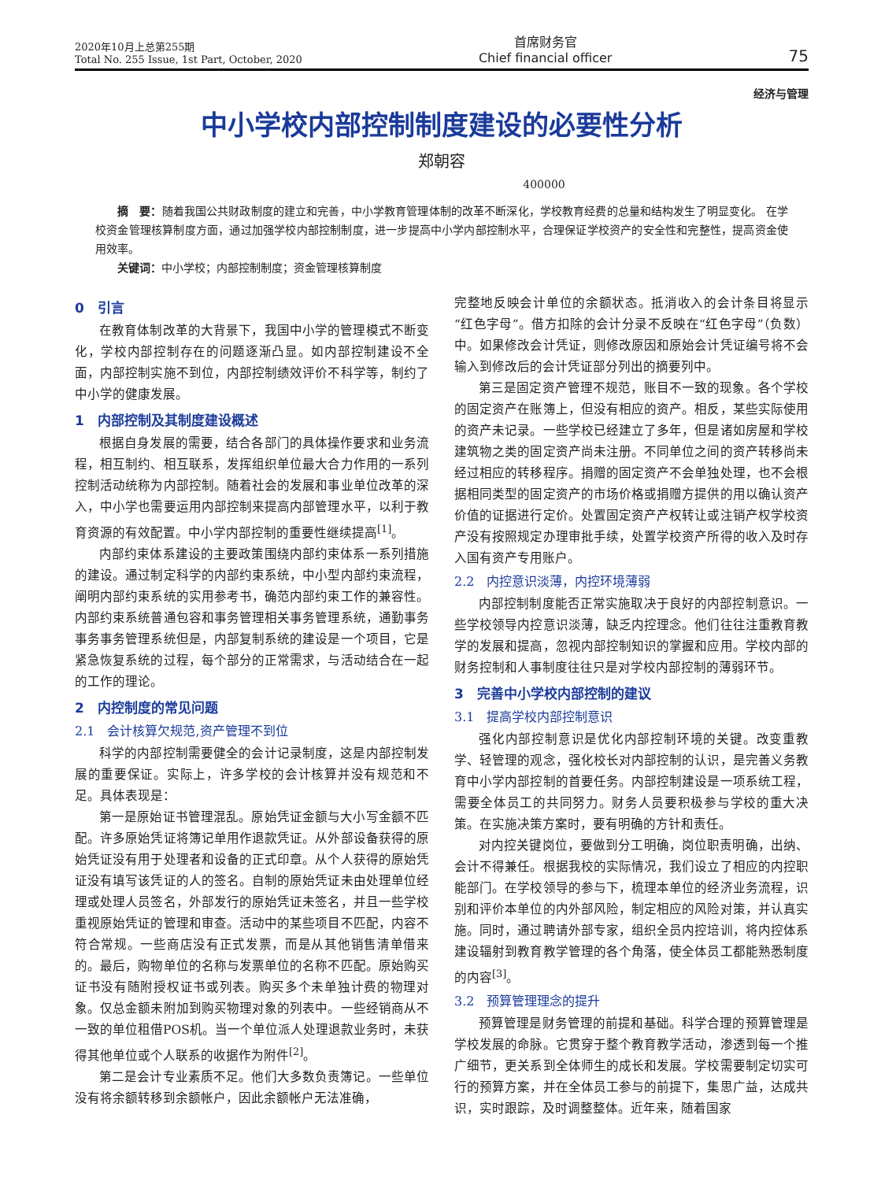2020年10月上总第255期
Total No. 255 Issue, 1st Part, October, 2020
首席财务官
Chief financial officer
75
经济与管理
中小学校内部控制制度建设的必要性分析
郑朝容
400000
摘　要：随着我国公共财政制度的建立和完善，中小学教育管理体制的改革不断深化，学校教育经费的总量和结构发生了明显变化。 在学校资金管理核算制度方面，通过加强学校内部控制制度，进一步提高中小学内部控制水平，合理保证学校资产的安全性和完整性，提高资金使用效率。
关键词：中小学校；内部控制制度；资金管理核算制度
0　引言
在教育体制改革的大背景下，我国中小学的管理模式不断变化，学校内部控制存在的问题逐渐凸显。如内部控制建设不全面，内部控制实施不到位，内部控制绩效评价不科学等，制约了中小学的健康发展。
1　内部控制及其制度建设概述
根据自身发展的需要，结合各部门的具体操作要求和业务流程，相互制约、相互联系，发挥组织单位最大合力作用的一系列控制活动统称为内部控制。随着社会的发展和事业单位改革的深入，中小学也需要运用内部控制来提高内部管理水平，以利于教育资源的有效配置。中小学内部控制的重要性继续提高<sup>[1]</sup>。
内部约束体系建设的主要政策围绕内部约束体系一系列措施的建设。通过制定科学的内部约束系统，中小型内部约束流程，阐明内部约束系统的实用参考书，确范内部约束工作的兼容性。内部约束系统普通包容和事务管理相关事务管理系统，通勤事务事务事务管理系统但是，内部复制系统的建设是一个项目，它是紧急恢复系统的过程，每个部分的正常需求，与活动结合在一起的工作的理论。
2　内控制度的常见问题
2.1　会计核算欠规范,资产管理不到位
科学的内部控制需要健全的会计记录制度，这是内部控制发展的重要保证。实际上，许多学校的会计核算并没有规范和不足。具体表现是：
第一是原始证书管理混乱。原始凭证金额与大小写金额不匹配。许多原始凭证将簿记单用作退款凭证。从外部设备获得的原始凭证没有用于处理者和设备的正式印章。从个人获得的原始凭证没有填写该凭证的人的签名。自制的原始凭证未由处理单位经理或处理人员签名，外部发行的原始凭证未签名，并且一些学校重视原始凭证的管理和审查。活动中的某些项目不匹配，内容不符合常规。一些商店没有正式发票，而是从其他销售清单借来的。最后，购物单位的名称与发票单位的名称不匹配。原始购买证书没有随附授权证书或列表。购买多个未单独计费的物理对象。仅总金额未附加到购买物理对象的列表中。一些经销商从不一致的单位租借POS机。当一个单位派人处理退款业务时，未获得其他单位或个人联系的收据作为附件<sup>[2]</sup>。
第二是会计专业素质不足。他们大多数负责簿记。一些单位没有将余额转移到余额帐户，因此余额帐户无法准确，
完整地反映会计单位的余额状态。抵消收入的会计条目将显示“红色字母”。借方扣除的会计分录不反映在“红色字母”（负数）中。如果修改会计凭证，则修改原因和原始会计凭证编号将不会输入到修改后的会计凭证部分列出的摘要列中。
第三是固定资产管理不规范，账目不一致的现象。各个学校的固定资产在账簿上，但没有相应的资产。相反，某些实际使用的资产未记录。一些学校已经建立了多年，但是诸如房屋和学校建筑物之类的固定资产尚未注册。不同单位之间的资产转移尚未经过相应的转移程序。捐赠的固定资产不会单独处理，也不会根据相同类型的固定资产的市场价格或捐赠方提供的用以确认资产价值的证据进行定价。处置固定资产产权转让或注销产权学校资产没有按照规定办理审批手续，处置学校资产所得的收入及时存入国有资产专用账户。
2.2　内控意识淡薄，内控环境薄弱
内部控制制度能否正常实施取决于良好的内部控制意识。一些学校领导内控意识淡薄，缺乏内控理念。他们往往注重教育教学的发展和提高，忽视内部控制知识的掌握和应用。学校内部的财务控制和人事制度往往只是对学校内部控制的薄弱环节。
3　完善中小学校内部控制的建议
3.1　提高学校内部控制意识
强化内部控制意识是优化内部控制环境的关键。改变重教学、轻管理的观念，强化校长对内部控制的认识，是完善义务教育中小学内部控制的首要任务。内部控制建设是一项系统工程，需要全体员工的共同努力。财务人员要积极参与学校的重大决策。在实施决策方案时，要有明确的方针和责任。
对内控关键岗位，要做到分工明确，岗位职责明确，出纳、会计不得兼任。根据我校的实际情况，我们设立了相应的内控职能部门。在学校领导的参与下，梳理本单位的经济业务流程，识别和评价本单位的内外部风险，制定相应的风险对策，并认真实施。同时，通过聘请外部专家，组织全员内控培训，将内控体系建设辐射到教育教学管理的各个角落，使全体员工都能熟悉制度的内容<sup>[3]</sup>。
3.2　预算管理理念的提升
预算管理是财务管理的前提和基础。科学合理的预算管理是学校发展的命脉。它贯穿于整个教育教学活动，渗透到每一个推广细节，更关系到全体师生的成长和发展。学校需要制定切实可行的预算方案，并在全体员工参与的前提下，集思广益，达成共识，实时跟踪，及时调整整体。近年来，随着国家